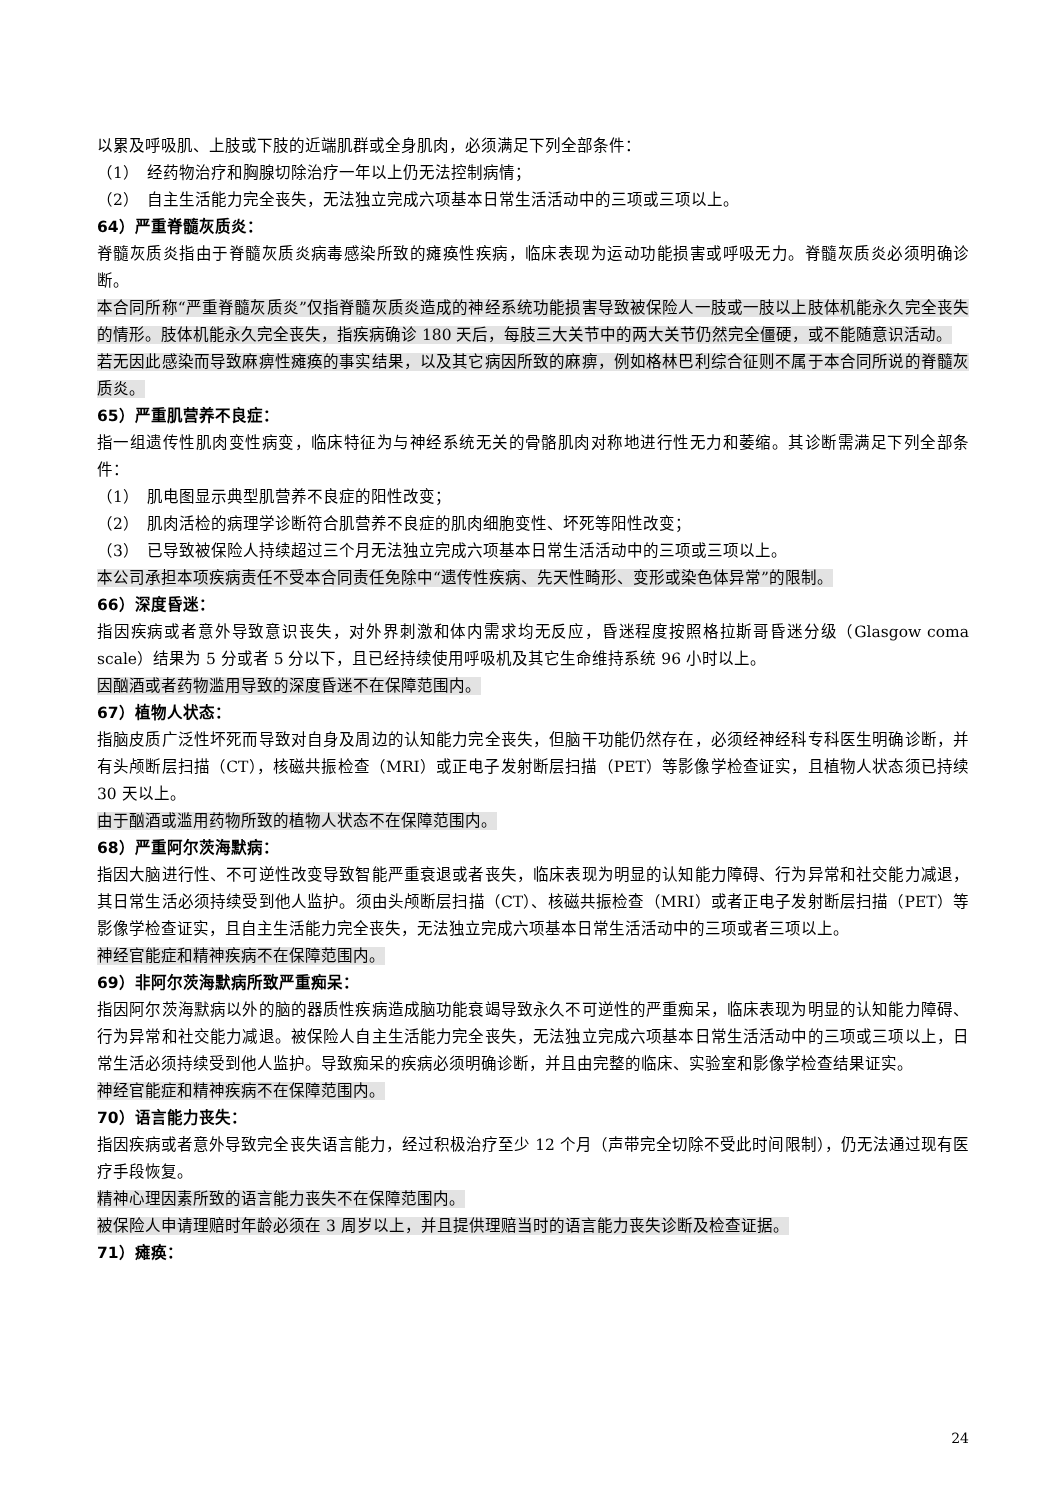以累及呼吸肌、上肢或下肢的近端肌群或全身肌肉，必须满足下列全部条件：
（1）　经药物治疗和胸腺切除治疗一年以上仍无法控制病情；
（2）　自主生活能力完全丧失，无法独立完成六项基本日常生活活动中的三项或三项以上。
64）严重脊髓灰质炎：
脊髓灰质炎指由于脊髓灰质炎病毒感染所致的瘫痪性疾病，临床表现为运动功能损害或呼吸无力。脊髓灰质炎必须明确诊断。
本合同所称“严重脊髓灰质炎”仅指脊髓灰质炎造成的神经系统功能损害导致被保险人一肢或一肢以上肢体机能永久完全丧失的情形。肢体机能永久完全丧失，指疾病确诊 180 天后，每肢三大关节中的两大关节仍然完全僵硬，或不能随意识活动。
若无因此感染而导致麻痹性瘫痪的事实结果，以及其它病因所致的麻痹，例如格林巴利综合征则不属于本合同所说的脊髓灰质炎。
65）严重肌营养不良症：
指一组遗传性肌肉变性病变，临床特征为与神经系统无关的骨骼肌肉对称地进行性无力和萎缩。其诊断需满足下列全部条件：
（1）　肌电图显示典型肌营养不良症的阳性改变；
（2）　肌肉活检的病理学诊断符合肌营养不良症的肌肉细胞变性、坏死等阳性改变；
（3）　已导致被保险人持续超过三个月无法独立完成六项基本日常生活活动中的三项或三项以上。
本公司承担本项疾病责任不受本合同责任免除中“遗传性疾病、先天性畸形、变形或染色体异常”的限制。
66）深度昏迷：
指因疾病或者意外导致意识丧失，对外界刺激和体内需求均无反应，昏迷程度按照格拉斯哥昏迷分级（Glasgow coma scale）结果为 5 分或者 5 分以下，且已经持续使用呼吸机及其它生命维持系统 96 小时以上。
因酗酒或者药物滥用导致的深度昏迷不在保障范围内。
67）植物人状态：
指脑皮质广泛性坏死而导致对自身及周边的认知能力完全丧失，但脑干功能仍然存在，必须经神经科专科医生明确诊断，并有头颅断层扫描（CT），核磁共振检查（MRI）或正电子发射断层扫描（PET）等影像学检查证实，且植物人状态须已持续 30 天以上。
由于酗酒或滥用药物所致的植物人状态不在保障范围内。
68）严重阿尔茨海默病：
指因大脑进行性、不可逆性改变导致智能严重衰退或者丧失，临床表现为明显的认知能力障碍、行为异常和社交能力减退，其日常生活必须持续受到他人监护。须由头颅断层扫描（CT）、核磁共振检查（MRI）或者正电子发射断层扫描（PET）等影像学检查证实，且自主生活能力完全丧失，无法独立完成六项基本日常生活活动中的三项或者三项以上。
神经官能症和精神疾病不在保障范围内。
69）非阿尔茨海默病所致严重痴呆：
指因阿尔茨海默病以外的脑的器质性疾病造成脑功能衰竭导致永久不可逆性的严重痴呆，临床表现为明显的认知能力障碍、行为异常和社交能力减退。被保险人自主生活能力完全丧失，无法独立完成六项基本日常生活活动中的三项或三项以上，日常生活必须持续受到他人监护。导致痴呆的疾病必须明确诊断，并且由完整的临床、实验室和影像学检查结果证实。
神经官能症和精神疾病不在保障范围内。
70）语言能力丧失：
指因疾病或者意外导致完全丧失语言能力，经过积极治疗至少 12 个月（声带完全切除不受此时间限制），仍无法通过现有医疗手段恢复。
精神心理因素所致的语言能力丧失不在保障范围内。
被保险人申请理赔时年龄必须在 3 周岁以上，并且提供理赔当时的语言能力丧失诊断及检查证据。
71）瘫痪：
24